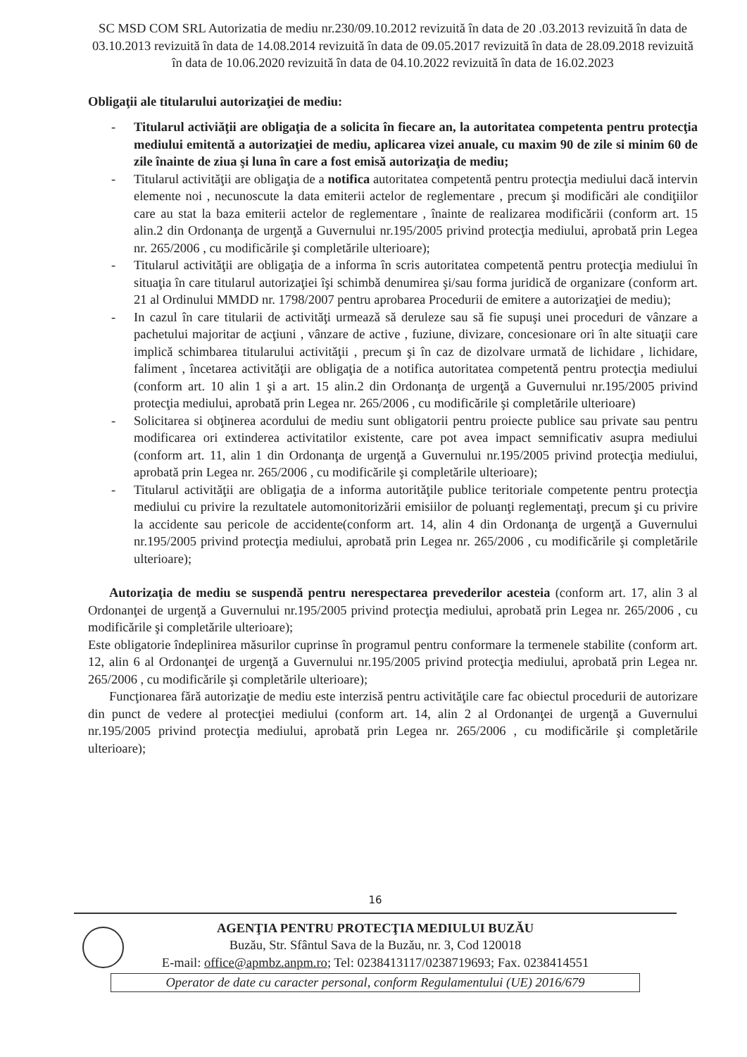SC MSD COM SRL Autorizatia de mediu nr.230/09.10.2012 revizuită în data de 20 .03.2013 revizuită în data de 03.10.2013 revizuită în data de 14.08.2014 revizuită în data de 09.05.2017 revizuită în data de 28.09.2018 revizuită în data de 10.06.2020 revizuită în data de 04.10.2022 revizuită în data de 16.02.2023
Obligaţii ale titularului autorizaţiei de mediu:
- Titularul activiăţii are obligaţia de a solicita în fiecare an, la autoritatea competenta pentru protecţia mediului emitentă a autorizaţiei de mediu, aplicarea vizei anuale, cu maxim 90 de zile si minim 60 de zile înainte de ziua şi luna în care a fost emisă autorizaţia de mediu;
- Titularul activităţii are obligaţia de a notifica autoritatea competentă pentru protecţia mediului dacă intervin elemente noi , necunoscute la data emiterii actelor de reglementare , precum şi modificări ale condiţiilor care au stat la baza emiterii actelor de reglementare , înainte de realizarea modificării (conform art. 15 alin.2 din Ordonanţa de urgenţă a Guvernului nr.195/2005 privind protecţia mediului, aprobată prin Legea nr. 265/2006 , cu modificările şi completările ulterioare);
- Titularul activităţii are obligaţia de a informa în scris autoritatea competentă pentru protecţia mediului în situaţia în care titularul autorizaţiei îşi schimbă denumirea şi/sau forma juridică de organizare (conform art. 21 al Ordinului MMDD nr. 1798/2007 pentru aprobarea Procedurii de emitere a autorizaţiei de mediu);
- In cazul în care titularii de activităţi urmează să deruleze sau să fie supuşi unei proceduri de vânzare a pachetului majoritar de acţiuni , vânzare de active , fuziune, divizare, concesionare ori în alte situaţii care implică schimbarea titularului activităţii , precum şi în caz de dizolvare urmată de lichidare , lichidare, faliment , încetarea activităţii are obligaţia de a notifica autoritatea competentă pentru protecţia mediului (conform art. 10 alin 1 şi a art. 15 alin.2 din Ordonanţa de urgenţă a Guvernului nr.195/2005 privind protecţia mediului, aprobată prin Legea nr. 265/2006 , cu modificările şi completările ulterioare)
- Solicitarea si obţinerea acordului de mediu sunt obligatorii pentru proiecte publice sau private sau pentru modificarea ori extinderea activitatilor existente, care pot avea impact semnificativ asupra mediului (conform art. 11, alin 1 din Ordonanţa de urgenţă a Guvernului nr.195/2005 privind protecţia mediului, aprobată prin Legea nr. 265/2006 , cu modificările şi completările ulterioare);
- Titularul activităţii are obligaţia de a informa autorităţile publice teritoriale competente pentru protecţia mediului cu privire la rezultatele automonitorizării emisiilor de poluanţi reglementaţi, precum şi cu privire la accidente sau pericole de accidente(conform art. 14, alin 4 din Ordonanţa de urgenţă a Guvernului nr.195/2005 privind protecţia mediului, aprobată prin Legea nr. 265/2006 , cu modificările şi completările ulterioare);
Autorizaţia de mediu se suspendă pentru nerespectarea prevederilor acesteia (conform art. 17, alin 3 al Ordonanţei de urgenţă a Guvernului nr.195/2005 privind protecţia mediului, aprobată prin Legea nr. 265/2006 , cu modificările şi completările ulterioare);
Este obligatorie îndeplinirea măsurilor cuprinse în programul pentru conformare la termenele stabilite (conform art. 12, alin 6 al Ordonanţei de urgenţă a Guvernului nr.195/2005 privind protecţia mediului, aprobată prin Legea nr. 265/2006 , cu modificările şi completările ulterioare);
Funcţionarea fără autorizaţie de mediu este interzisă pentru activităţile care fac obiectul procedurii de autorizare din punct de vedere al protecţiei mediului (conform art. 14, alin 2 al Ordonanţei de urgenţă a Guvernului nr.195/2005 privind protecţia mediului, aprobată prin Legea nr. 265/2006 , cu modificările şi completările ulterioare);
16
AGENŢIA PENTRU PROTECŢIA MEDIULUI BUZĂU
Buzău, Str. Sfântul Sava de la Buzău, nr. 3, Cod 120018
E-mail: office@apmbz.anpm.ro; Tel: 0238413117/0238719693; Fax. 0238414551
Operator de date cu caracter personal, conform Regulamentului (UE) 2016/679